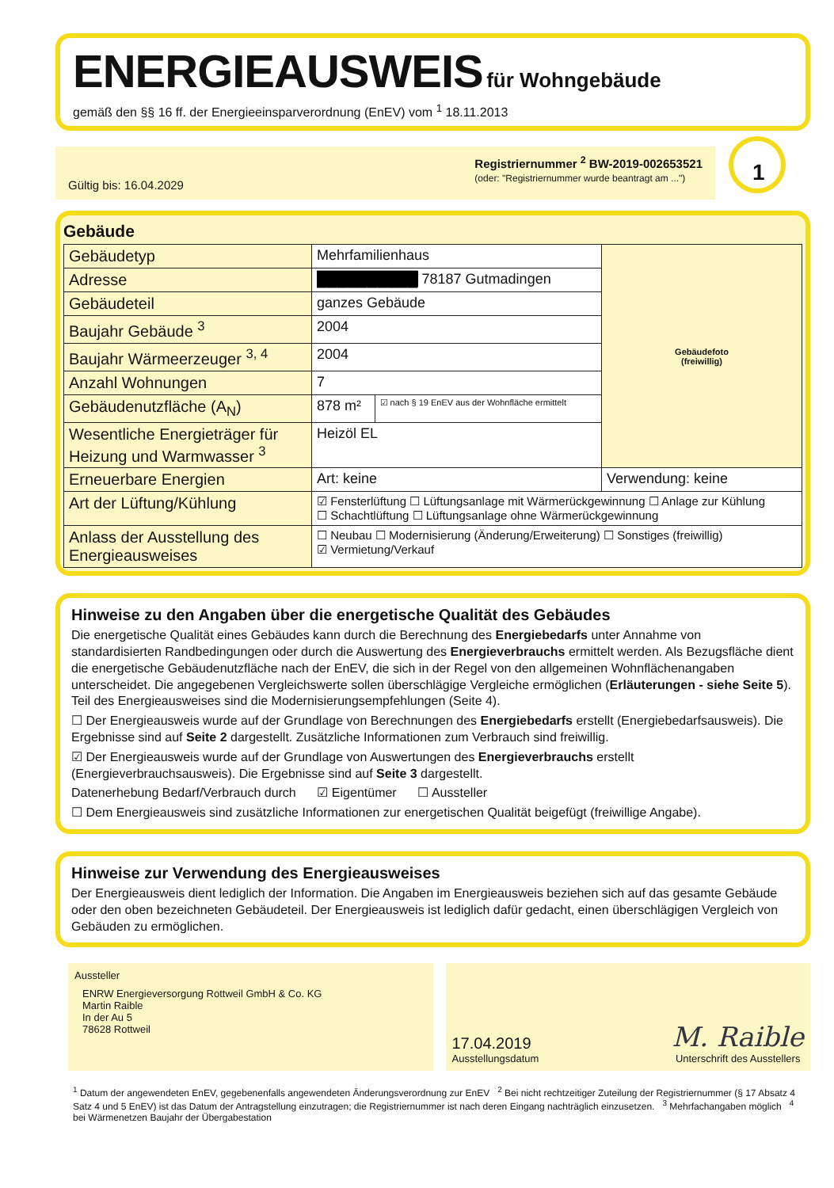ENERGIEAUSWEIS
für Wohngebäude
gemäß den §§ 16 ff. der Energieeinsparverordnung (EnEV) vom <sup>1</sup> 18.11.2013
Gültig bis: 16.04.2029
Registriernummer <sup>2</sup> BW-2019-002653521
(oder: "Registriernummer wurde beantragt am ...")
1
Gebäude
| Gebäudetyp | Mehrfamilienhaus | | Gebäudefoto (freiwillig) |
| Adresse | ██████████ 78187 Gutmadingen | | |
| Gebäudeteil | ganzes Gebäude | | |
| Baujahr Gebäude <sup>3</sup> | 2004 | | |
| Baujahr Wärmeerzeuger <sup>3, 4</sup> | 2004 | | |
| Anzahl Wohnungen | 7 | | |
| Gebäudenutzfläche (A<sub>N</sub>) | 878 m² | ☑ nach § 19 EnEV aus der Wohnfläche ermittelt | |
| Wesentliche Energieträger für Heizung und Warmwasser <sup>3</sup> | Heizöl EL | | |
| Erneuerbare Energien | Art: keine | | Verwendung: keine |
| Art der Lüftung/Kühlung | ☑ Fensterlüftung ☐ Lüftungsanlage mit Wärmerückgewinnung ☐ Anlage zur Kühlung ☐ Schachtlüftung ☐ Lüftungsanlage ohne Wärmerückgewinnung | | |
| Anlass der Ausstellung des Energieausweises | ☐ Neubau ☐ Modernisierung (Änderung/Erweiterung) ☐ Sonstiges (freiwillig) ☑ Vermietung/Verkauf | | |
Hinweise zu den Angaben über die energetische Qualität des Gebäudes
Die energetische Qualität eines Gebäudes kann durch die Berechnung des Energiebedarfs unter Annahme von standardisierten Randbedingungen oder durch die Auswertung des Energieverbrauchs ermittelt werden. Als Bezugsfläche dient die energetische Gebäudenutzfläche nach der EnEV, die sich in der Regel von den allgemeinen Wohnflächenangaben unterscheidet. Die angegebenen Vergleichswerte sollen überschlägige Vergleiche ermöglichen (Erläuterungen - siehe Seite 5). Teil des Energieausweises sind die Modernisierungsempfehlungen (Seite 4).
☐ Der Energieausweis wurde auf der Grundlage von Berechnungen des Energiebedarfs erstellt (Energiebedarfsausweis). Die Ergebnisse sind auf Seite 2 dargestellt. Zusätzliche Informationen zum Verbrauch sind freiwillig.
☑ Der Energieausweis wurde auf der Grundlage von Auswertungen des Energieverbrauchs erstellt (Energieverbrauchsausweis). Die Ergebnisse sind auf Seite 3 dargestellt.
Datenerhebung Bedarf/Verbrauch durch ☑ Eigentümer ☐ Aussteller
☐ Dem Energieausweis sind zusätzliche Informationen zur energetischen Qualität beigefügt (freiwillige Angabe).
Hinweise zur Verwendung des Energieausweises
Der Energieausweis dient lediglich der Information. Die Angaben im Energieausweis beziehen sich auf das gesamte Gebäude oder den oben bezeichneten Gebäudeteil. Der Energieausweis ist lediglich dafür gedacht, einen überschlägigen Vergleich von Gebäuden zu ermöglichen.
Aussteller
ENRW Energieversorgung Rottweil GmbH & Co. KG
Martin Raible
In der Au 5
78628 Rottweil
17.04.2019
Ausstellungsdatum
M. Raible
Unterschrift des Ausstellers
<sup>1</sup> Datum der angewendeten EnEV, gegebenenfalls angewendeten Änderungsverordnung zur EnEV <sup>2</sup> Bei nicht rechtzeitiger Zuteilung der Registriernummer (§ 17 Absatz 4 Satz 4 und 5 EnEV) ist das Datum der Antragstellung einzutragen; die Registriernummer ist nach deren Eingang nachträglich einzusetzen. <sup>3</sup> Mehrfachangaben möglich <sup>4</sup> bei Wärmenetzen Baujahr der Übergabestation